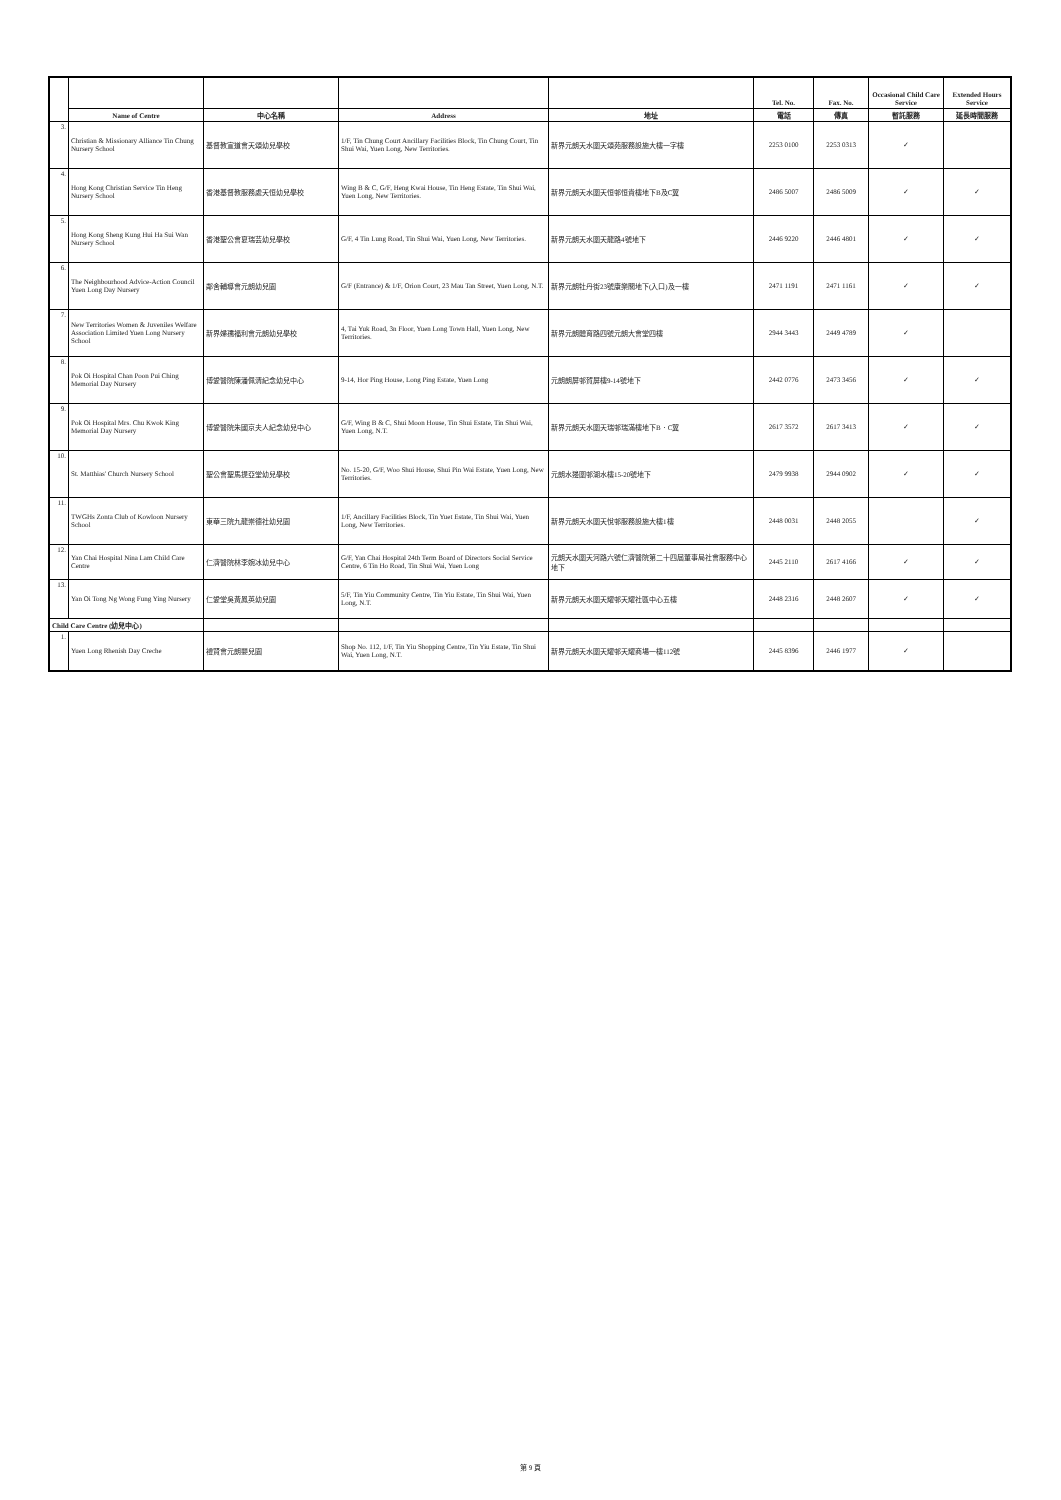| | | | | | Tel. No. | Fax. No. | Occasional Child Care Service | Extended Hours Service |
| --- | --- | --- | --- | --- | --- | --- | --- | --- |
| | Name of Centre | 中心名稱 | Address | 地址 | 電話 | 傳真 | 暫託服務 | 延長時間服務 |
| 3. | Christian & Missionary Alliance Tin Chung Nursery School | 基督教宣道會天頌幼兒學校 | 1/F, Tin Chung Court Ancillary Facilities Block, Tin Chung Court, Tin Shui Wai, Yuen Long, New Territories. | 新界元朗天水圍天頌苑服務設施大樓一字樓 | 2253 0100 | 2253 0313 | ✓ | |
| 4. | Hong Kong Christian Service Tin Heng Nursery School | 香港基督教服務處天恒幼兒學校 | Wing B & C, G/F, Heng Kwai House, Tin Heng Estate, Tin Shui Wai, Yuen Long, New Territories. | 新界元朗天水圍天恒邨恒貴樓地下B及C翼 | 2486 5007 | 2486 5009 | ✓ | ✓ |
| 5. | Hong Kong Sheng Kung Hui Ha Sui Wan Nursery School | 香港聖公會夏瑞芸幼兒學校 | G/F, 4 Tin Lung Road, Tin Shui Wai, Yuen Long, New Territories. | 新界元朗天水圍天龍路4號地下 | 2446 9220 | 2446 4801 | ✓ | ✓ |
| 6. | The Neighbourhood Advice-Action Council Yuen Long Day Nursery | 鄰舍輔導會元朗幼兒園 | G/F (Entrance) & 1/F, Orion Court, 23 Mau Tan Street, Yuen Long, N.T. | 新界元朗牡丹街23號康樂閣地下(入口)及一樓 | 2471 1191 | 2471 1161 | ✓ | ✓ |
| 7. | New Territories Women & Juveniles Welfare Association Limited Yuen Long Nursery School | 新界婦孺福利會元朗幼兒學校 | 4, Tai Yuk Road, 3n Floor, Yuen Long Town Hall, Yuen Long, New Territories. | 新界元朗體育路四號元朗大會堂四樓 | 2944 3443 | 2449 4789 | ✓ | |
| 8. | Pok Oi Hospital Chan Poon Pui Ching Memorial Day Nursery | 博愛醫院陳潘佩清紀念幼兒中心 | 9-14, Hor Ping House, Long Ping Estate, Yuen Long | 元朗朗屏邨賀屏樓9-14號地下 | 2442 0776 | 2473 3456 | ✓ | ✓ |
| 9. | Pok Oi Hospital Mrs. Chu Kwok King Memorial Day Nursery | 博愛醫院朱國京夫人紀念幼兒中心 | G/F, Wing B & C, Shui Moon House, Tin Shui Estate, Tin Shui Wai, Yuen Long, N.T. | 新界元朗天水圍天瑞邨瑞滿樓地下B．C翼 | 2617 3572 | 2617 3413 | ✓ | ✓ |
| 10. | St. Matthias' Church Nursery School | 聖公會聖馬提亞堂幼兒學校 | No. 15-20, G/F, Woo Shui House, Shui Pin Wai Estate, Yuen Long, New Territories. | 元朗水邊圍邨湖水樓15-20號地下 | 2479 9938 | 2944 0902 | ✓ | ✓ |
| 11. | TWGHs Zonta Club of Kowloon Nursery School | 東華三院九龍崇德社幼兒園 | 1/F, Ancillary Facilities Block, Tin Yuet Estate, Tin Shui Wai, Yuen Long, New Territories. | 新界元朗天水圍天悅邨服務設施大樓1樓 | 2448 0031 | 2448 2055 | | ✓ |
| 12. | Yan Chai Hospital Nina Lam Child Care Centre | 仁濟醫院林李婉冰幼兒中心 | G/F, Yan Chai Hospital 24th Term Board of Directors Social Service Centre, 6 Tin Ho Road, Tin Shui Wai, Yuen Long | 元朗天水圍天河路六號仁濟醫院第二十四屆董事局社會服務中心地下 | 2445 2110 | 2617 4166 | ✓ | ✓ |
| 13. | Yan Oi Tong Ng Wong Fung Ying Nursery | 仁愛堂吳黃鳳英幼兒園 | 5/F, Tin Yiu Community Centre, Tin Yiu Estate, Tin Shui Wai, Yuen Long, N.T. | 新界元朗天水圍天耀邨天耀社區中心五樓 | 2448 2316 | 2448 2607 | ✓ | ✓ |
| Child Care Centre (幼兒中心) | | | | | | | | |
| 1. | Yuen Long Rhenish Day Creche | 禮賢會元朗嬰兒園 | Shop No. 112, 1/F, Tin Yiu Shopping Centre, Tin Yiu Estate, Tin Shui Wai, Yuen Long, N.T. | 新界元朗天水圍天耀邨天耀商場一樓112號 | 2445 8396 | 2446 1977 | ✓ | |
第 9 頁